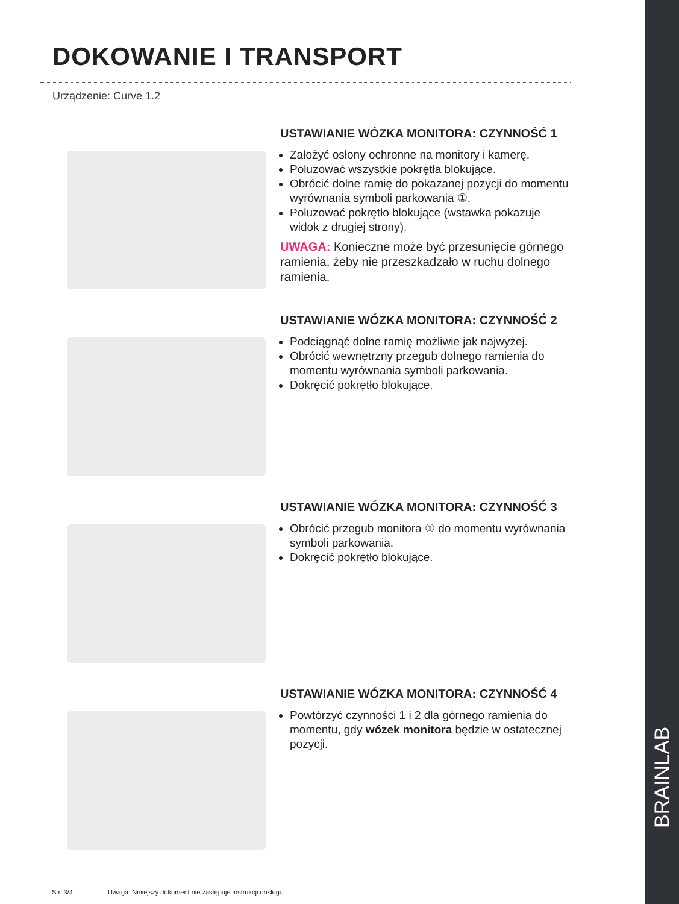BRAINLAB
DOKOWANIE I TRANSPORT
Urządzenie: Curve 1.2
USTAWIANIE WÓZKA MONITORA: CZYNNOŚĆ 1
Założyć osłony ochronne na monitory i kamerę.
Poluzować wszystkie pokrętła blokujące.
Obrócić dolne ramię do pokazanej pozycji do momentu wyrównania symboli parkowania ①.
Poluzować pokrętło blokujące (wstawka pokazuje widok z drugiej strony).
UWAGA: Konieczne może być przesunięcie górnego ramienia, żeby nie przeszkadzało w ruchu dolnego ramienia.
USTAWIANIE WÓZKA MONITORA: CZYNNOŚĆ 2
Podciągnąć dolne ramię możliwie jak najwyżej.
Obrócić wewnętrzny przegub dolnego ramienia do momentu wyrównania symboli parkowania.
Dokręcić pokrętło blokujące.
USTAWIANIE WÓZKA MONITORA: CZYNNOŚĆ 3
Obrócić przegub monitora ① do momentu wyrównania symboli parkowania.
Dokręcić pokrętło blokujące.
USTAWIANIE WÓZKA MONITORA: CZYNNOŚĆ 4
Powtórzyć czynności 1 i 2 dla górnego ramienia do momentu, gdy wózek monitora będzie w ostatecznej pozycji.
Str. 3/4 Uwaga: Niniejszy dokument nie zastępuje instrukcji obsługi.